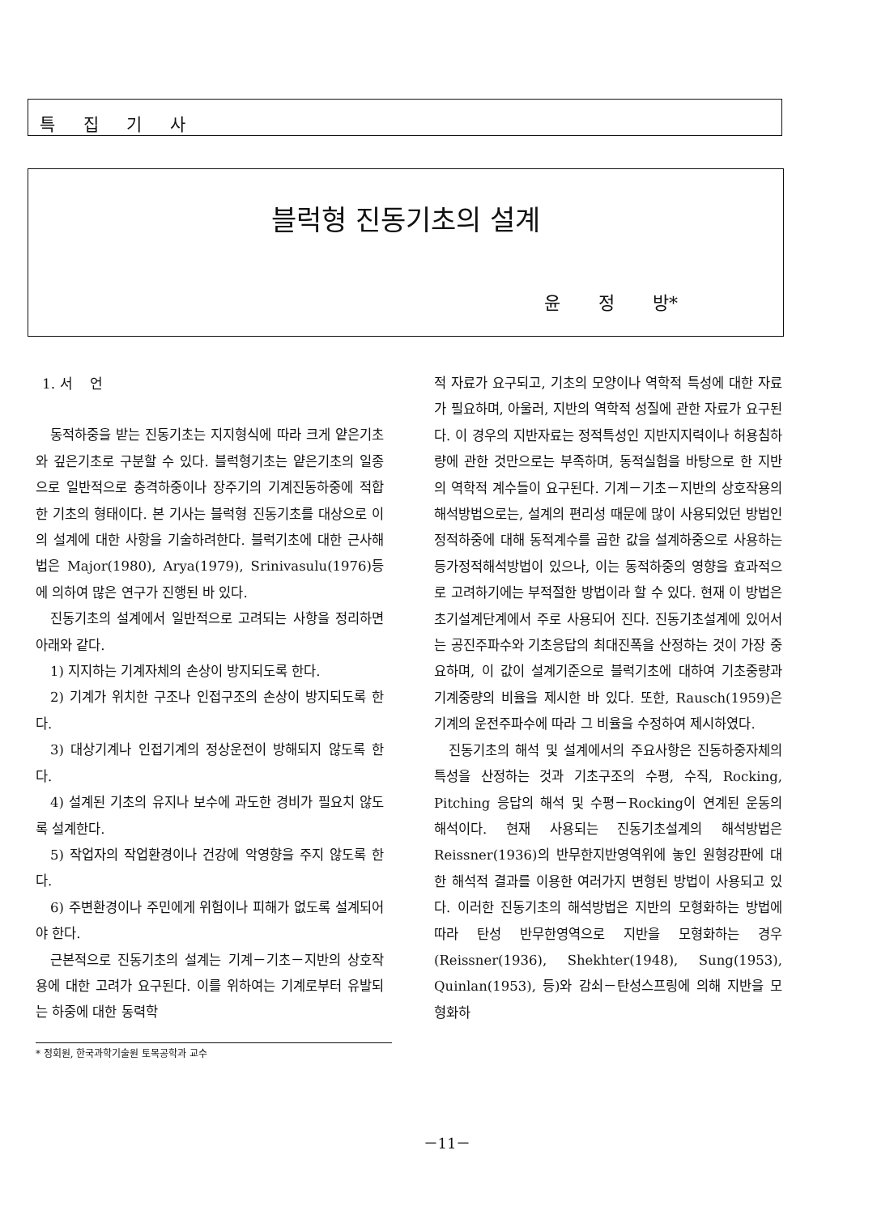특 집 기 사
블럭형 진동기초의 설계
윤 정 방*
1. 서 언
동적하중을 받는 진동기초는 지지형식에 따라 크게 얕은기초와 깊은기초로 구분할 수 있다. 블럭형기초는 얕은기초의 일종으로 일반적으로 충격하중이나 장주기의 기계진동하중에 적합한 기초의 형태이다. 본 기사는 블럭형 진동기초를 대상으로 이의 설계에 대한 사항을 기술하려한다. 블럭기초에 대한 근사해법은 Major(1980), Arya(1979), Srinivasulu(1976)등에 의하여 많은 연구가 진행된 바 있다.
진동기초의 설계에서 일반적으로 고려되는 사항을 정리하면 아래와 같다.
1) 지지하는 기계자체의 손상이 방지되도록 한다.
2) 기계가 위치한 구조나 인접구조의 손상이 방지되도록 한다.
3) 대상기계나 인접기계의 정상운전이 방해되지 않도록 한다.
4) 설계된 기초의 유지나 보수에 과도한 경비가 필요치 않도록 설계한다.
5) 작업자의 작업환경이나 건강에 악영향을 주지 않도록 한다.
6) 주변환경이나 주민에게 위험이나 피해가 없도록 설계되어야 한다.
근본적으로 진동기초의 설계는 기계－기초－지반의 상호작용에 대한 고려가 요구된다. 이를 위하여는 기계로부터 유발되는 하중에 대한 동력학
* 정회원, 한국과학기술원 토목공학과 교수
적 자료가 요구되고, 기초의 모양이나 역학적 특성에 대한 자료가 필요하며, 아울러, 지반의 역학적 성질에 관한 자료가 요구된다. 이 경우의 지반자료는 정적특성인 지반지지력이나 허용침하량에 관한 것만으로는 부족하며, 동적실험을 바탕으로 한 지반의 역학적 계수들이 요구된다. 기계－기초－지반의 상호작용의 해석방법으로는, 설계의 편리성 때문에 많이 사용되었던 방법인 정적하중에 대해 동적계수를 곱한 값을 설계하중으로 사용하는 등가정적해석방법이 있으나, 이는 동적하중의 영향을 효과적으로 고려하기에는 부적절한 방법이라 할 수 있다. 현재 이 방법은 초기설계단계에서 주로 사용되어 진다. 진동기초설계에 있어서는 공진주파수와 기초응답의 최대진폭을 산정하는 것이 가장 중요하며, 이 값이 설계기준으로 블럭기초에 대하여 기초중량과 기계중량의 비율을 제시한 바 있다. 또한, Rausch(1959)은 기계의 운전주파수에 따라 그 비율을 수정하여 제시하였다.
진동기초의 해석 및 설계에서의 주요사항은 진동하중자체의 특성을 산정하는 것과 기초구조의 수평, 수직, Rocking, Pitching 응답의 해석 및 수평－Rocking이 연계된 운동의 해석이다. 현재 사용되는 진동기초설계의 해석방법은 Reissner(1936)의 반무한지반영역위에 놓인 원형강판에 대한 해석적 결과를 이용한 여러가지 변형된 방법이 사용되고 있다. 이러한 진동기초의 해석방법은 지반의 모형화하는 방법에 따라 탄성 반무한영역으로 지반을 모형화하는 경우(Reissner(1936), Shekhter(1948), Sung(1953), Quinlan(1953), 등)와 감쇠－탄성스프링에 의해 지반을 모형화하
－11－